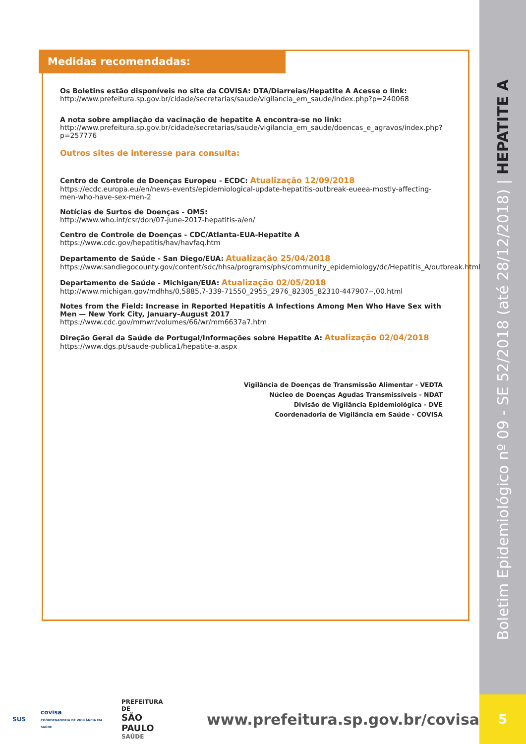Boletim Epidemiológico nº 09 - SE 52/2018 (até 28/12/2018) | HEPATITE A
Medidas recomendadas:
Os Boletins estão disponíveis no site da COVISA: DTA/Diarreias/Hepatite A Acesse o link:
http://www.prefeitura.sp.gov.br/cidade/secretarias/saude/vigilancia_em_saude/index.php?p=240068
A nota sobre ampliação da vacinação de hepatite A encontra-se no link:
http://www.prefeitura.sp.gov.br/cidade/secretarias/saude/vigilancia_em_saude/doencas_e_agravos/index.php?p=257776
Outros sites de interesse para consulta:
Centro de Controle de Doenças Europeu - ECDC: Atualização 12/09/2018
https://ecdc.europa.eu/en/news-events/epidemiological-update-hepatitis-outbreak-eueea-mostly-affecting-men-who-have-sex-men-2
Notícias de Surtos de Doenças - OMS:
http://www.who.int/csr/don/07-june-2017-hepatitis-a/en/
Centro de Controle de Doenças - CDC/Atlanta-EUA-Hepatite A
https://www.cdc.gov/hepatitis/hav/havfaq.htm
Departamento de Saúde - San Diego/EUA: Atualização 25/04/2018
https://www.sandiegocounty.gov/content/sdc/hhsa/programs/phs/community_epidemiology/dc/Hepatitis_A/outbreak.html
Departamento de Saúde - Michigan/EUA: Atualização 02/05/2018
http://www.michigan.gov/mdhhs/0,5885,7-339-71550_2955_2976_82305_82310-447907--,00.html
Notes from the Field: Increase in Reported Hepatitis A Infections Among Men Who Have Sex with Men — New York City, January–August 2017
https://www.cdc.gov/mmwr/volumes/66/wr/mm6637a7.htm
Direção Geral da Saúde de Portugal/Informações sobre Hepatite A: Atualização 02/04/2018
https://www.dgs.pt/saude-publica1/hepatite-a.aspx
Vigilância de Doenças de Transmissão Alimentar - VEDTA
Núcleo de Doenças Agudas Transmissíveis - NDAT
Divisão de Vigilância Epidemiológica - DVE
Coordenadoria de Vigilância em Saúde - COVISA
SUS covisa
COORDENADORIA DE VIGILÂNCIA EM SAÚDE PREFEITURA DE
SÃO PAULO
SAÚDE www.prefeitura.sp.gov.br/covisa
5